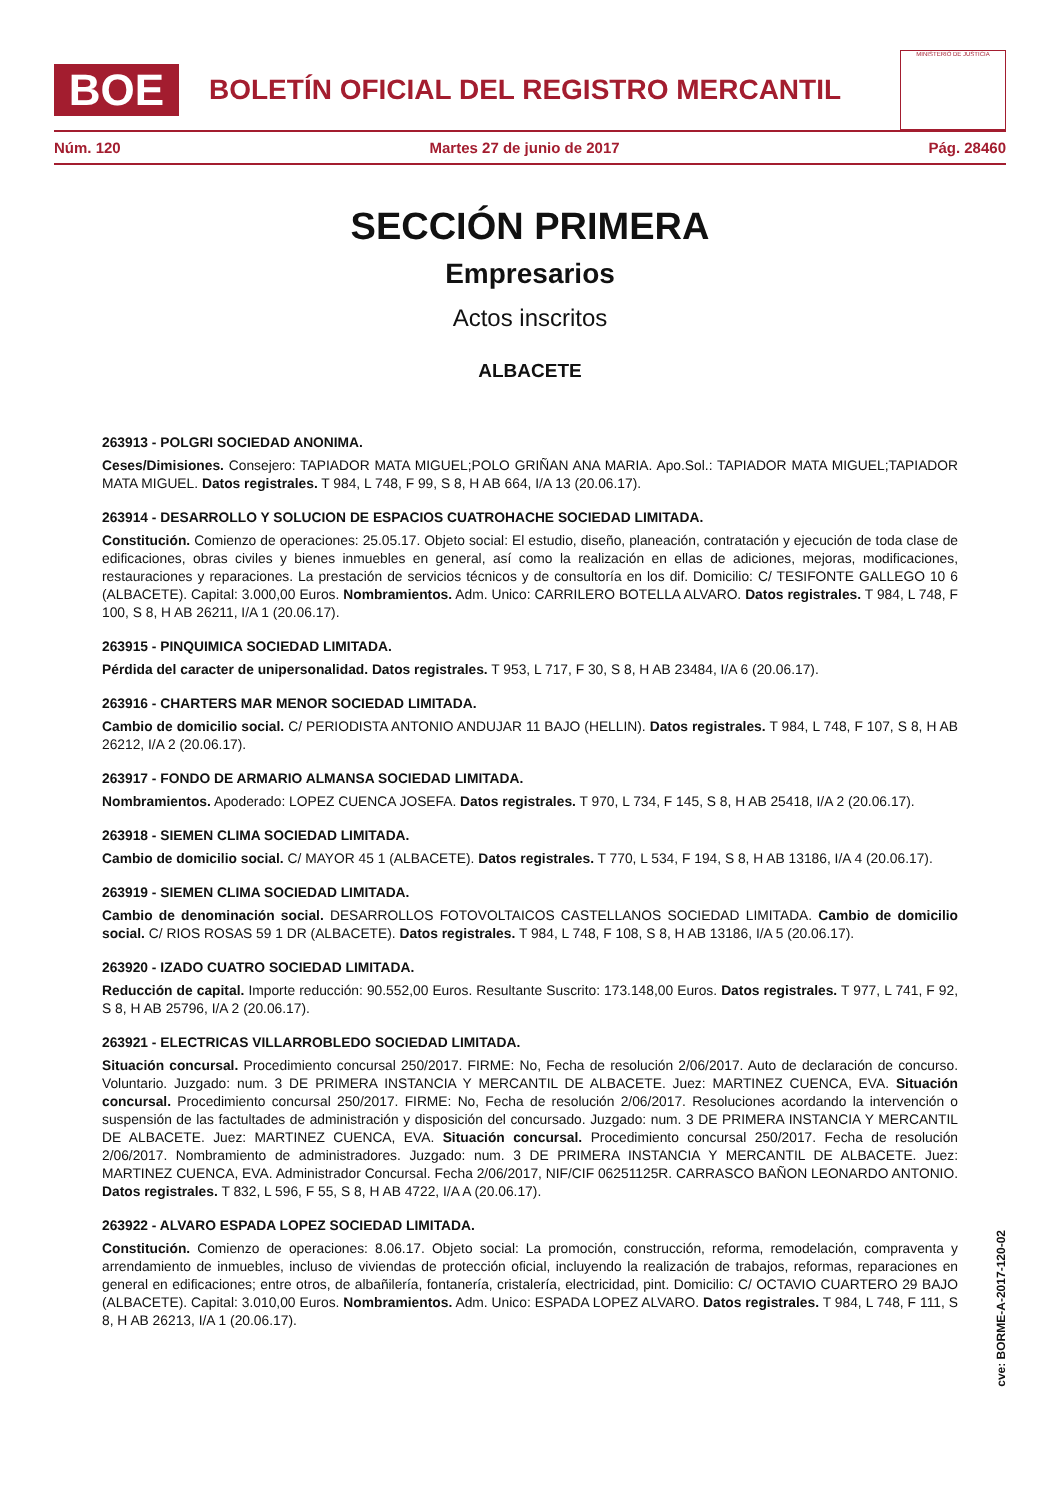BOE
BOLETÍN OFICIAL DEL REGISTRO MERCANTIL
MINISTERIO DE JUSTICIA
Núm. 120 Martes 27 de junio de 2017 Pág. 28460
SECCIÓN PRIMERA
Empresarios
Actos inscritos
ALBACETE
263913 - POLGRI SOCIEDAD ANONIMA.
Ceses/Dimisiones. Consejero: TAPIADOR MATA MIGUEL;POLO GRIÑAN ANA MARIA. Apo.Sol.: TAPIADOR MATA MIGUEL;TAPIADOR MATA MIGUEL. Datos registrales. T 984, L 748, F 99, S 8, H AB 664, I/A 13 (20.06.17).
263914 - DESARROLLO Y SOLUCION DE ESPACIOS CUATROHACHE SOCIEDAD LIMITADA.
Constitución. Comienzo de operaciones: 25.05.17. Objeto social: El estudio, diseño, planeación, contratación y ejecución de toda clase de edificaciones, obras civiles y bienes inmuebles en general, así como la realización en ellas de adiciones, mejoras, modificaciones, restauraciones y reparaciones. La prestación de servicios técnicos y de consultoría en los dif. Domicilio: C/ TESIFONTE GALLEGO 10 6 (ALBACETE). Capital: 3.000,00 Euros. Nombramientos. Adm. Unico: CARRILERO BOTELLA ALVARO. Datos registrales. T 984, L 748, F 100, S 8, H AB 26211, I/A 1 (20.06.17).
263915 - PINQUIMICA SOCIEDAD LIMITADA.
Pérdida del caracter de unipersonalidad. Datos registrales. T 953, L 717, F 30, S 8, H AB 23484, I/A 6 (20.06.17).
263916 - CHARTERS MAR MENOR SOCIEDAD LIMITADA.
Cambio de domicilio social. C/ PERIODISTA ANTONIO ANDUJAR 11 BAJO (HELLIN). Datos registrales. T 984, L 748, F 107, S 8, H AB 26212, I/A 2 (20.06.17).
263917 - FONDO DE ARMARIO ALMANSA SOCIEDAD LIMITADA.
Nombramientos. Apoderado: LOPEZ CUENCA JOSEFA. Datos registrales. T 970, L 734, F 145, S 8, H AB 25418, I/A 2 (20.06.17).
263918 - SIEMEN CLIMA SOCIEDAD LIMITADA.
Cambio de domicilio social. C/ MAYOR 45 1 (ALBACETE). Datos registrales. T 770, L 534, F 194, S 8, H AB 13186, I/A 4 (20.06.17).
263919 - SIEMEN CLIMA SOCIEDAD LIMITADA.
Cambio de denominación social. DESARROLLOS FOTOVOLTAICOS CASTELLANOS SOCIEDAD LIMITADA. Cambio de domicilio social. C/ RIOS ROSAS 59 1 DR (ALBACETE). Datos registrales. T 984, L 748, F 108, S 8, H AB 13186, I/A 5 (20.06.17).
263920 - IZADO CUATRO SOCIEDAD LIMITADA.
Reducción de capital. Importe reducción: 90.552,00 Euros. Resultante Suscrito: 173.148,00 Euros. Datos registrales. T 977, L 741, F 92, S 8, H AB 25796, I/A 2 (20.06.17).
263921 - ELECTRICAS VILLARROBLEDO SOCIEDAD LIMITADA.
Situación concursal. Procedimiento concursal 250/2017. FIRME: No, Fecha de resolución 2/06/2017. Auto de declaración de concurso. Voluntario. Juzgado: num. 3 DE PRIMERA INSTANCIA Y MERCANTIL DE ALBACETE. Juez: MARTINEZ CUENCA, EVA. Situación concursal. Procedimiento concursal 250/2017. FIRME: No, Fecha de resolución 2/06/2017. Resoluciones acordando la intervención o suspensión de las factultades de administración y disposición del concursado. Juzgado: num. 3 DE PRIMERA INSTANCIA Y MERCANTIL DE ALBACETE. Juez: MARTINEZ CUENCA, EVA. Situación concursal. Procedimiento concursal 250/2017. Fecha de resolución 2/06/2017. Nombramiento de administradores. Juzgado: num. 3 DE PRIMERA INSTANCIA Y MERCANTIL DE ALBACETE. Juez: MARTINEZ CUENCA, EVA. Administrador Concursal. Fecha 2/06/2017, NIF/CIF 06251125R. CARRASCO BAÑON LEONARDO ANTONIO. Datos registrales. T 832, L 596, F 55, S 8, H AB 4722, I/A A (20.06.17).
263922 - ALVARO ESPADA LOPEZ SOCIEDAD LIMITADA.
Constitución. Comienzo de operaciones: 8.06.17. Objeto social: La promoción, construcción, reforma, remodelación, compraventa y arrendamiento de inmuebles, incluso de viviendas de protección oficial, incluyendo la realización de trabajos, reformas, reparaciones en general en edificaciones; entre otros, de albañilería, fontanería, cristalería, electricidad, pint. Domicilio: C/ OCTAVIO CUARTERO 29 BAJO (ALBACETE). Capital: 3.010,00 Euros. Nombramientos. Adm. Unico: ESPADA LOPEZ ALVARO. Datos registrales. T 984, L 748, F 111, S 8, H AB 26213, I/A 1 (20.06.17).
cve: BORME-A-2017-120-02